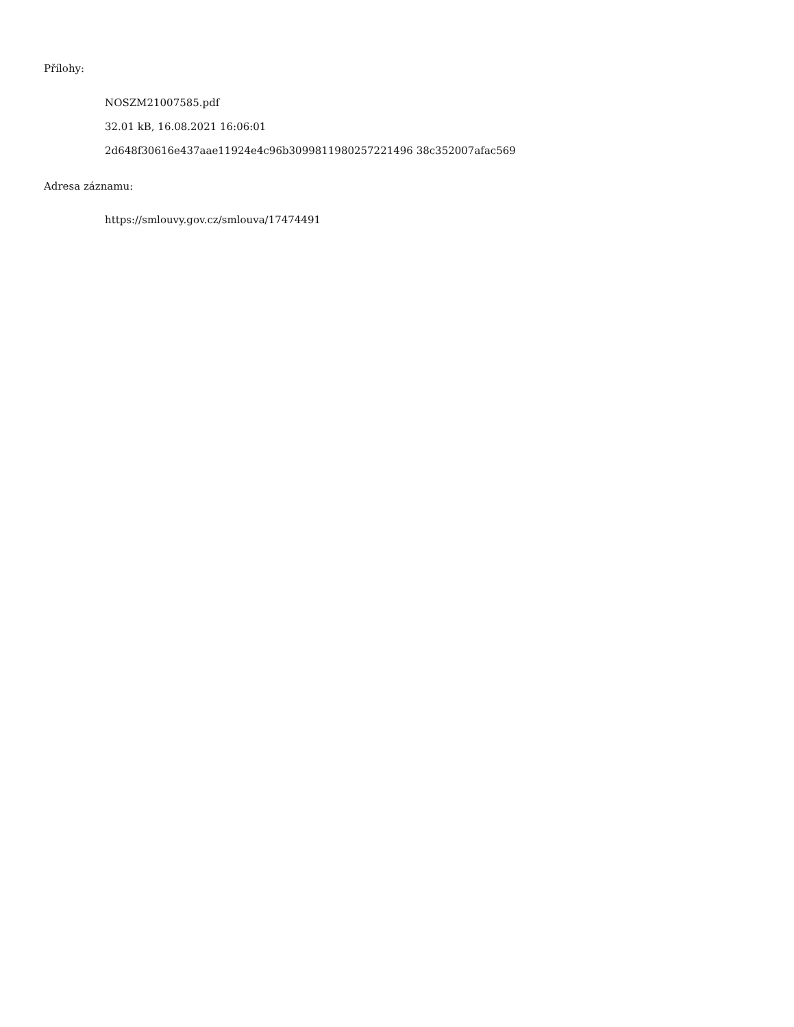Přílohy:
NOSZM21007585.pdf
32.01 kB, 16.08.2021 16:06:01
2d648f30616e437aae11924e4c96b3099811980257221496 38c352007afac569
Adresa záznamu:
https://smlouvy.gov.cz/smlouva/17474491